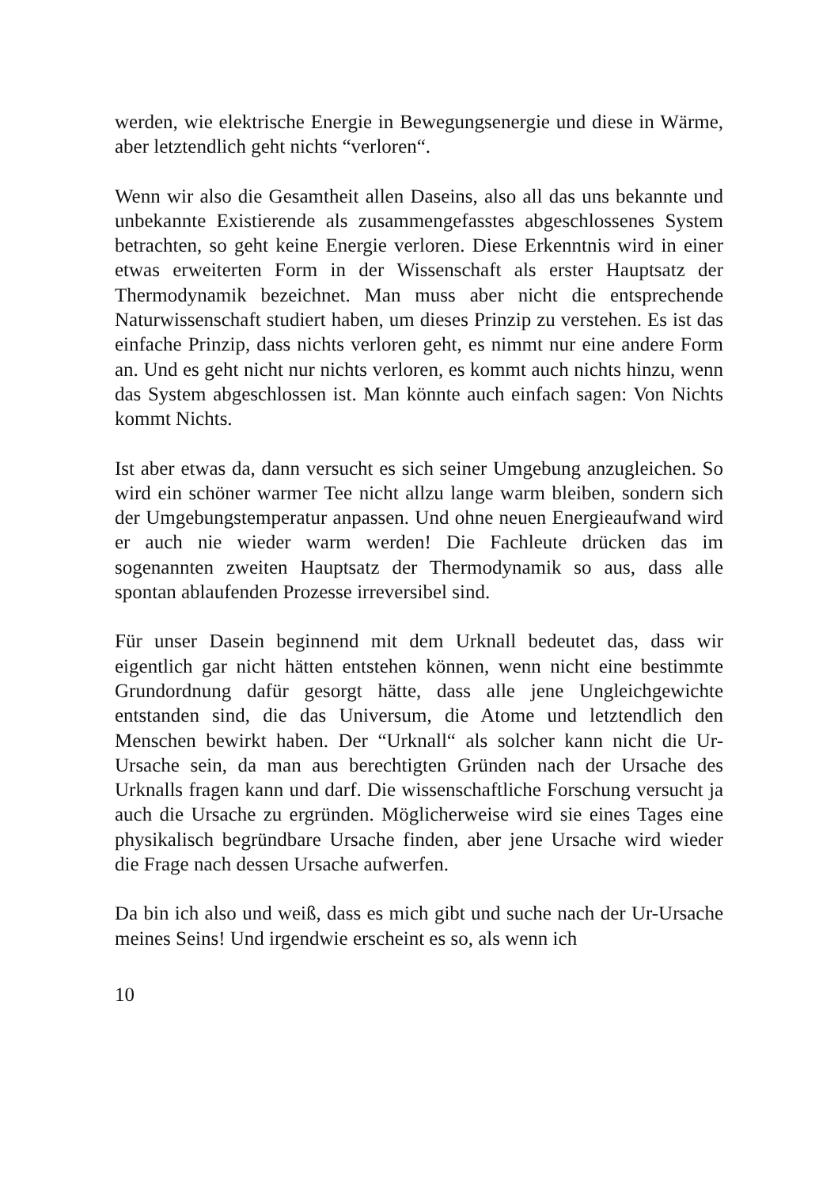werden, wie elektrische Energie in Bewegungsenergie und diese in Wärme, aber letztendlich geht nichts “verloren“.
Wenn wir also die Gesamtheit allen Daseins, also all das uns be­kannte und unbekannte Existierende als zusammengefasstes abge­schlossenes System betrachten, so geht keine Energie verloren. Die­se Erkenntnis wird in einer etwas erweiterten Form in der Wissen­schaft als erster Hauptsatz der Thermodynamik bezeichnet. Man muss aber nicht die entsprechende Naturwissenschaft studiert haben, um dieses Prinzip zu verstehen. Es ist das einfache Prinzip, dass nichts verloren geht, es nimmt nur eine andere Form an. Und es geht nicht nur nichts verloren, es kommt auch nichts hinzu, wenn das System abgeschlossen ist. Man könnte auch einfach sagen: Von Nichts kommt Nichts.
Ist aber etwas da, dann versucht es sich seiner Umgebung anzuglei­chen. So wird ein schöner warmer Tee nicht allzu lange warm blei­ben, sondern sich der Umgebungstemperatur anpassen. Und ohne neuen Energieaufwand wird er auch nie wieder warm werden! Die Fachleute drücken das im sogenannten zweiten Hauptsatz der Ther­modynamik so aus, dass alle spontan ablaufenden Prozesse irrever­sibel sind.
Für unser Dasein beginnend mit dem Urknall bedeutet das, dass wir eigentlich gar nicht hätten entstehen können, wenn nicht eine be­stimmte Grundordnung dafür gesorgt hätte, dass alle jene Ungleich­gewichte entstanden sind, die das Universum, die Atome und letzt­endlich den Menschen bewirkt haben. Der “Urknall“ als solcher kann nicht die Ur-Ursache sein, da man aus berechtigten Gründen nach der Ursache des Urknalls fragen kann und darf. Die wissen­schaftliche Forschung versucht ja auch die Ursache zu ergründen. Möglicherweise wird sie eines Tages eine physikalisch begründbare Ursache finden, aber jene Ursache wird wieder die Frage nach des­sen Ursache aufwerfen.
Da bin ich also und weiß, dass es mich gibt und suche nach der Ur-Ursache meines Seins! Und irgendwie erscheint es so, als wenn ich
10